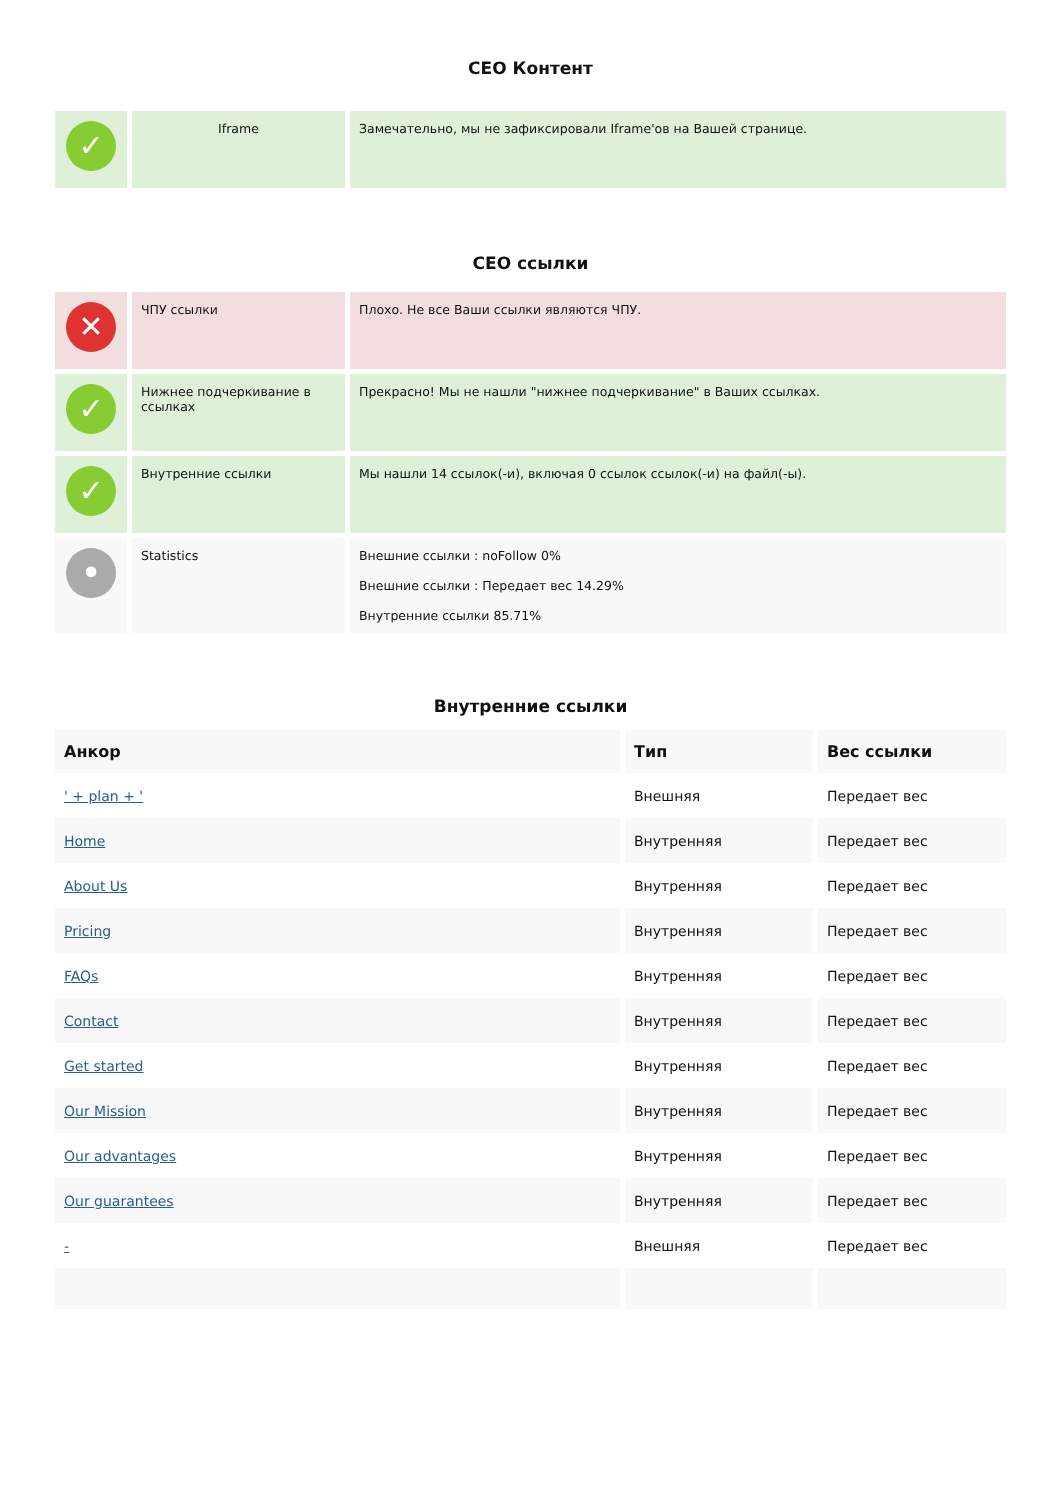СЕО Контент
| ✓ | Iframe | Замечательно, мы не зафиксировали Iframe'ов на Вашей странице. |
СЕО ссылки
| ✕ | ЧПУ ссылки | Плохо. Не все Ваши ссылки являются ЧПУ. |
| ✓ | Нижнее подчеркивание в ссылках | Прекрасно! Мы не нашли "нижнее подчеркивание" в Ваших ссылках. |
| ✓ | Внутренние ссылки | Мы нашли 14 ссылок(-и), включая 0 ссылок ссылок(-и) на файл(-ы). |
| • | Statistics | Внешние ссылки : noFollow 0% Внешние ссылки : Передает вес 14.29% Внутренние ссылки 85.71% |
Внутренние ссылки
| Анкор | Тип | Вес ссылки |
| --- | --- | --- |
| ' + plan + ' | Внешняя | Передает вес |
| Home | Внутренняя | Передает вес |
| About Us | Внутренняя | Передает вес |
| Pricing | Внутренняя | Передает вес |
| FAQs | Внутренняя | Передает вес |
| Contact | Внутренняя | Передает вес |
| Get started | Внутренняя | Передает вес |
| Our Mission | Внутренняя | Передает вес |
| Our advantages | Внутренняя | Передает вес |
| Our guarantees | Внутренняя | Передает вес |
| - | Внешняя | Передает вес |